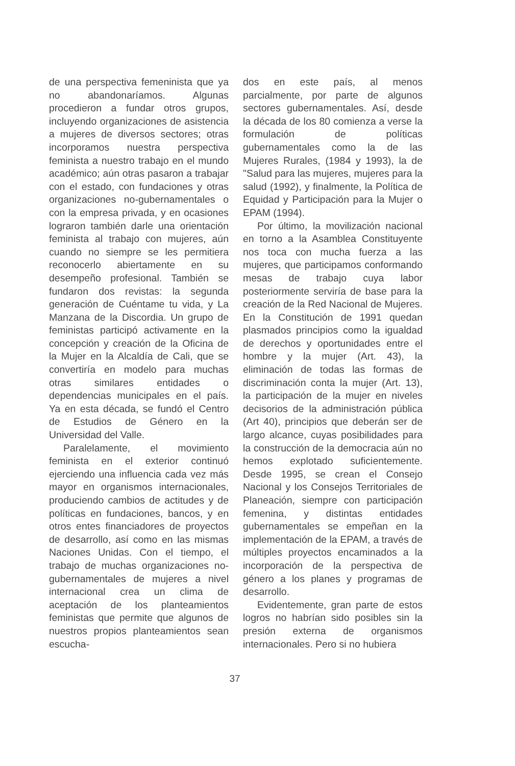de una perspectiva femeninista que ya no abandonaríamos. Algunas procedieron a fundar otros grupos, incluyendo organizaciones de asistencia a mujeres de diversos sectores; otras incorporamos nuestra perspectiva feminista a nuestro trabajo en el mundo académico; aún otras pasaron a trabajar con el estado, con fundaciones y otras organizaciones no-gubernamentales o con la empresa privada, y en ocasiones lograron también darle una orientación feminista al trabajo con mujeres, aún cuando no siempre se les permitiera reconocerlo abiertamente en su desempeño profesional. También se fundaron dos revistas: la segunda generación de Cuéntame tu vida, y La Manzana de la Discordia. Un grupo de feministas participó activamente en la concepción y creación de la Oficina de la Mujer en la Alcaldía de Cali, que se convertiría en modelo para muchas otras similares entidades o dependencias municipales en el país. Ya en esta década, se fundó el Centro de Estudios de Género en la Universidad del Valle.
Paralelamente, el movimiento feminista en el exterior continuó ejerciendo una influencia cada vez más mayor en organismos internacionales, produciendo cambios de actitudes y de políticas en fundaciones, bancos, y en otros entes financiadores de proyectos de desarrollo, así como en las mismas Naciones Unidas. Con el tiempo, el trabajo de muchas organizaciones no-gubernamentales de mujeres a nivel internacional crea un clima de aceptación de los planteamientos feministas que permite que algunos de nuestros propios planteamientos sean escucha-
dos en este país, al menos parcialmente, por parte de algunos sectores gubernamentales. Así, desde la década de los 80 comienza a verse la formulación de políticas gubernamentales como la de las Mujeres Rurales, (1984 y 1993), la de "Salud para las mujeres, mujeres para la salud (1992), y finalmente, la Política de Equidad y Participación para la Mujer o EPAM (1994).
Por último, la movilización nacional en torno a la Asamblea Constituyente nos toca con mucha fuerza a las mujeres, que participamos conformando mesas de trabajo cuya labor posteriormente serviría de base para la creación de la Red Nacional de Mujeres. En la Constitución de 1991 quedan plasmados principios como la igualdad de derechos y oportunidades entre el hombre y la mujer (Art. 43), la eliminación de todas las formas de discriminación conta la mujer (Art. 13), la participación de la mujer en niveles decisorios de la administración pública (Art 40), principios que deberán ser de largo alcance, cuyas posibilidades para la construcción de la democracia aún no hemos explotado suficientemente. Desde 1995, se crean el Consejo Nacional y los Consejos Territoriales de Planeación, siempre con participación femenina, y distintas entidades gubernamentales se empeñan en la implementación de la EPAM, a través de múltiples proyectos encaminados a la incorporación de la perspectiva de género a los planes y programas de desarrollo.
Evidentemente, gran parte de estos logros no habrían sido posibles sin la presión externa de organismos internacionales. Pero si no hubiera
37